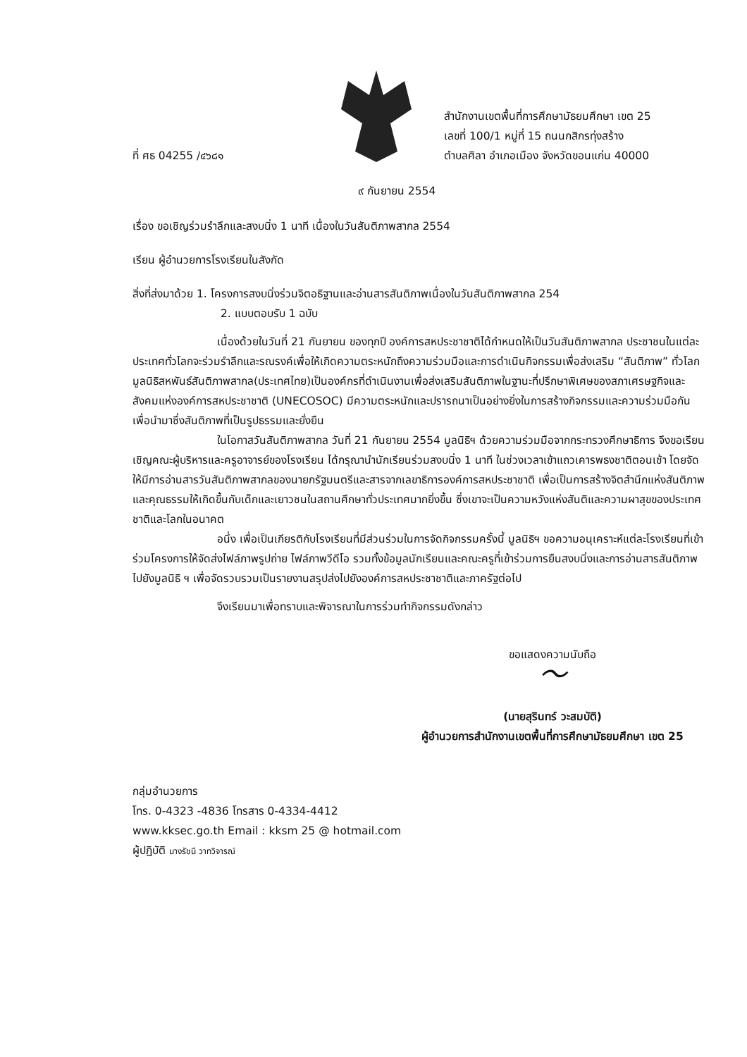ที่ ศธ 04255 /๔๖๘๑
สำนักงานเขตพื้นที่การศึกษามัธยมศึกษา เขต 25
เลขที่ 100/1 หมู่ที่ 15 ถนนกสิกรทุ่งสร้าง
ตำบลศิลา อำเภอเมือง จังหวัดขอนแก่น 40000
๙ กันยายน 2554
เรื่อง ขอเชิญร่วมรำลึกและสงบนิ่ง 1 นาที เนื่องในวันสันติภาพสากล 2554
เรียน ผู้อำนวยการโรงเรียนในสังกัด
สิ่งที่ส่งมาด้วย 1. โครงการสงบนิ่งร่วมจิตอธิฐานและอ่านสารสันติภาพเนื่องในวันสันติภาพสากล 254
2. แบบตอบรับ 1 ฉบับ
เนื่องด้วยในวันที่ 21 กันยายน ของทุกปี องค์การสหประชาชาติได้กำหนดให้เป็นวันสันติภาพสากล ประชาชนในแต่ละประเทศทั่วโลกจะร่วมรำลึกและรณรงค์เพื่อให้เกิดความตระหนักถึงความร่วมมือและการดำเนินกิจกรรมเพื่อส่งเสริม “สันติภาพ” ทั่วโลก มูลนิธิสหพันธ์สันติภาพสากล(ประเทศไทย)เป็นองค์กรที่ดำเนินงานเพื่อส่งเสริมสันติภาพในฐานะที่ปรึกษาพิเศษของสภาเศรษฐกิจและสังคมแห่งองค์การสหประชาชาติ (UNECOSOC) มีความตระหนักและปรารถนาเป็นอย่างยิ่งในการสร้างกิจกรรมและความร่วมมือกันเพื่อนำมาซึ่งสันติภาพที่เป็นรูปธรรมและยั่งยืน
ในโอกาสวันสันติภาพสากล วันที่ 21 กันยายน 2554 มูลนิธิฯ ด้วยความร่วมมือจากกระทรวงศึกษาธิการ จึงขอเรียนเชิญคณะผู้บริหารและครูอาจารย์ของโรงเรียน ได้กรุณานำนักเรียนร่วมสงบนิ่ง 1 นาที ในช่วงเวลาเข้าแถวเคารพธงชาติตอนเช้า โดยจัดให้มีการอ่านสารวันสันติภาพสากลของนายกรัฐมนตรีและสารจากเลขาธิการองค์การสหประชาชาติ เพื่อเป็นการสร้างจิตสำนึกแห่งสันติภาพและคุณธรรมให้เกิดขึ้นกับเด็กและเยาวชนในสถานศึกษาทั่วประเทศมากยิ่งขึ้น ซึ่งเขาจะเป็นความหวังแห่งสันติและความผาสุขของประเทศชาติและโลกในอนาคต
อนึ่ง เพื่อเป็นเกียรติกับโรงเรียนที่มีส่วนร่วมในการจัดกิจกรรมครั้งนี้ มูลนิธิฯ ขอความอนุเคราะห์แต่ละโรงเรียนที่เข้าร่วมโครงการให้จัดส่งไฟล์ภาพรูปถ่าย ไฟล์ภาพวีดีโอ รวมทั้งข้อมูลนักเรียนและคณะครูที่เข้าร่วมการยืนสงบนิ่งและการอ่านสารสันติภาพไปยังมูลนิธิ ฯ เพื่อจัดรวบรวมเป็นรายงานสรุปส่งไปยังองค์การสหประชาชาติและภาครัฐต่อไป
จึงเรียนมาเพื่อทราบและพิจารณาในการร่วมทำกิจกรรมดังกล่าว
ขอแสดงความนับถือ
〜
(นายสุรินทร์ วะสมบัติ)
ผู้อำนวยการสำนักงานเขตพื้นที่การศึกษามัธยมศึกษา เขต 25
กลุ่มอำนวยการ
โทร. 0-4323 -4836 โทรสาร 0-4334-4412
www.kksec.go.th Email : kksm 25 @ hotmail.com
ผู้ปฏิบัติ นางรัชนี วาทวิจารณ์